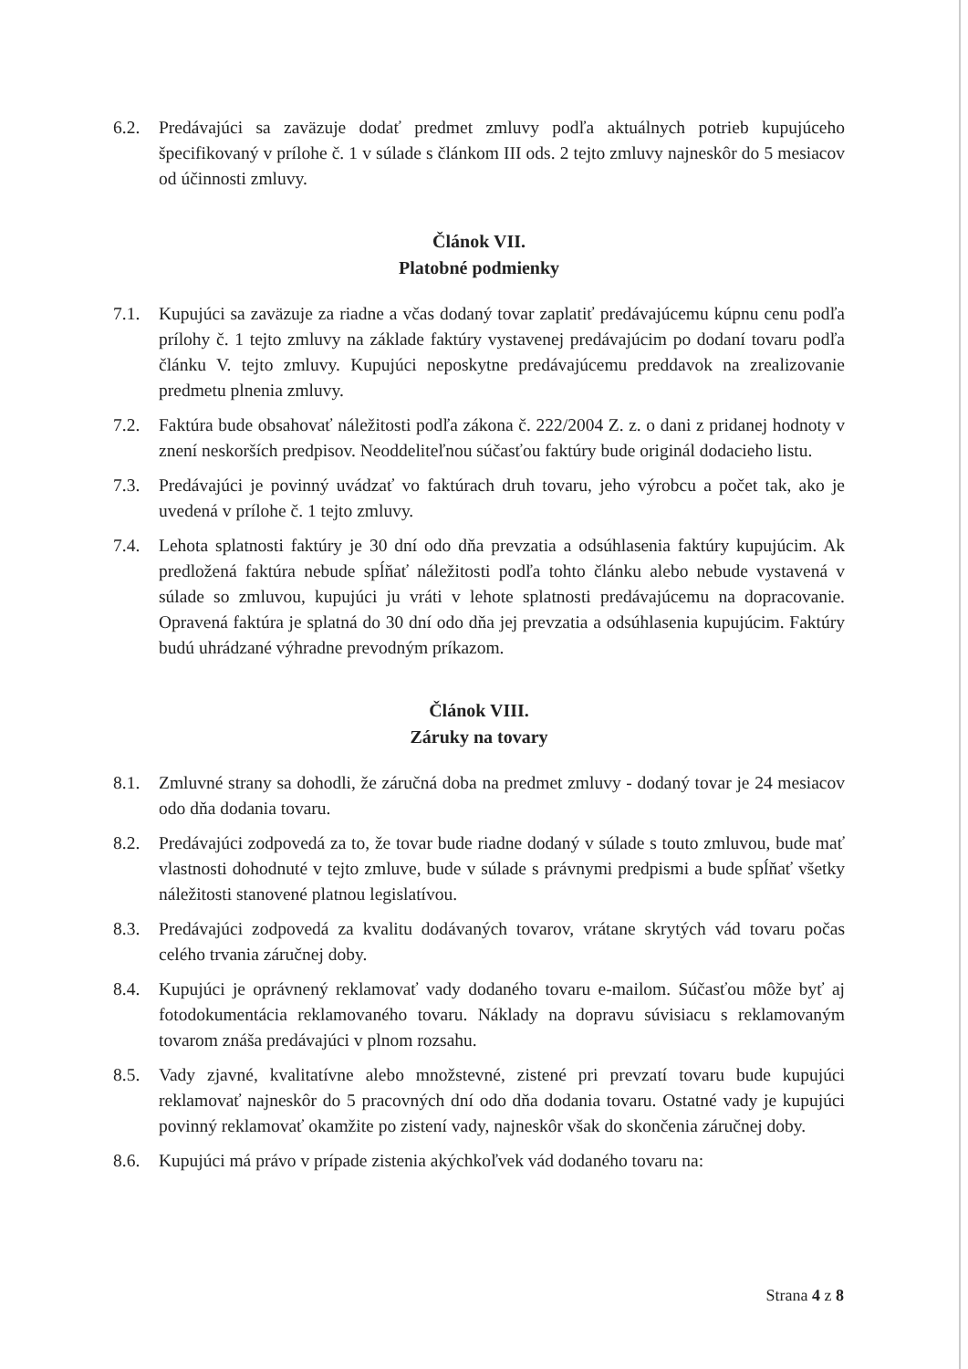6.2. Predávajúci sa zaväzuje dodať predmet zmluvy podľa aktuálnych potrieb kupujúceho špecifikovaný v prílohe č. 1 v súlade s článkom III ods. 2 tejto zmluvy najneskôr do 5 mesiacov od účinnosti zmluvy.
Článok VII.
Platobné podmienky
7.1. Kupujúci sa zaväzuje za riadne a včas dodaný tovar zaplatiť predávajúcemu kúpnu cenu podľa prílohy č. 1 tejto zmluvy na základe faktúry vystavenej predávajúcim po dodaní tovaru podľa článku V. tejto zmluvy. Kupujúci neposkytne predávajúcemu preddavok na zrealizovanie predmetu plnenia zmluvy.
7.2. Faktúra bude obsahovať náležitosti podľa zákona č. 222/2004 Z. z. o dani z pridanej hodnoty v znení neskorších predpisov. Neoddeliteľnou súčasťou faktúry bude originál dodacieho listu.
7.3. Predávajúci je povinný uvádzať vo faktúrach druh tovaru, jeho výrobcu a počet tak, ako je uvedená v prílohe č. 1 tejto zmluvy.
7.4. Lehota splatnosti faktúry je 30 dní odo dňa prevzatia a odsúhlasenia faktúry kupujúcim. Ak predložená faktúra nebude spĺňať náležitosti podľa tohto článku alebo nebude vystavená v súlade so zmluvou, kupujúci ju vráti v lehote splatnosti predávajúcemu na dopracovanie. Opravená faktúra je splatná do 30 dní odo dňa jej prevzatia a odsúhlasenia kupujúcim. Faktúry budú uhrádzané výhradne prevodným príkazom.
Článok VIII.
Záruky na tovary
8.1. Zmluvné strany sa dohodli, že záručná doba na predmet zmluvy - dodaný tovar je 24 mesiacov odo dňa dodania tovaru.
8.2. Predávajúci zodpovedá za to, že tovar bude riadne dodaný v súlade s touto zmluvou, bude mať vlastnosti dohodnuté v tejto zmluve, bude v súlade s právnymi predpismi a bude spĺňať všetky náležitosti stanovené platnou legislatívou.
8.3. Predávajúci zodpovedá za kvalitu dodávaných tovarov, vrátane skrytých vád tovaru počas celého trvania záručnej doby.
8.4. Kupujúci je oprávnený reklamovať vady dodaného tovaru e-mailom. Súčasťou môže byť aj fotodokumentácia reklamovaného tovaru. Náklady na dopravu súvisiacu s reklamovaným tovarom znáša predávajúci v plnom rozsahu.
8.5. Vady zjavné, kvalitatívne alebo množstevné, zistené pri prevzatí tovaru bude kupujúci reklamovať najneskôr do 5 pracovných dní odo dňa dodania tovaru. Ostatné vady je kupujúci povinný reklamovať okamžite po zistení vady, najneskôr však do skončenia záručnej doby.
8.6. Kupujúci má právo v prípade zistenia akýchkoľvek vád dodaného tovaru na:
Strana 4 z 8